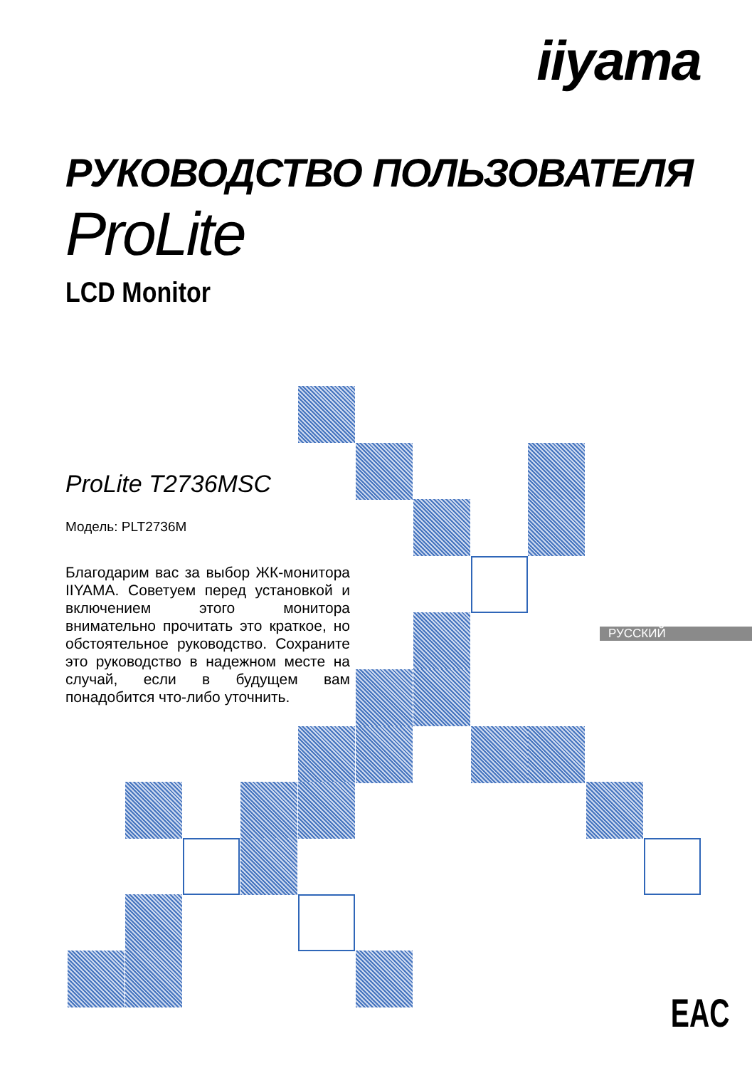iiyama
РУКОВОДСТВО ПОЛЬЗОВАТЕЛЯ
ProLite
LCD Monitor
ProLite T2736MSC
Модель: PLT2736M
Благодарим вас за выбор ЖК-монитора IIYAMA. Советуем перед установкой и включением этого монитора внимательно прочитать это краткое, но обстоятельное руководство. Сохраните это руководство в надежном месте на случай, если в будущем вам понадобится что-либо уточнить.
РУССКИЙ
EAC